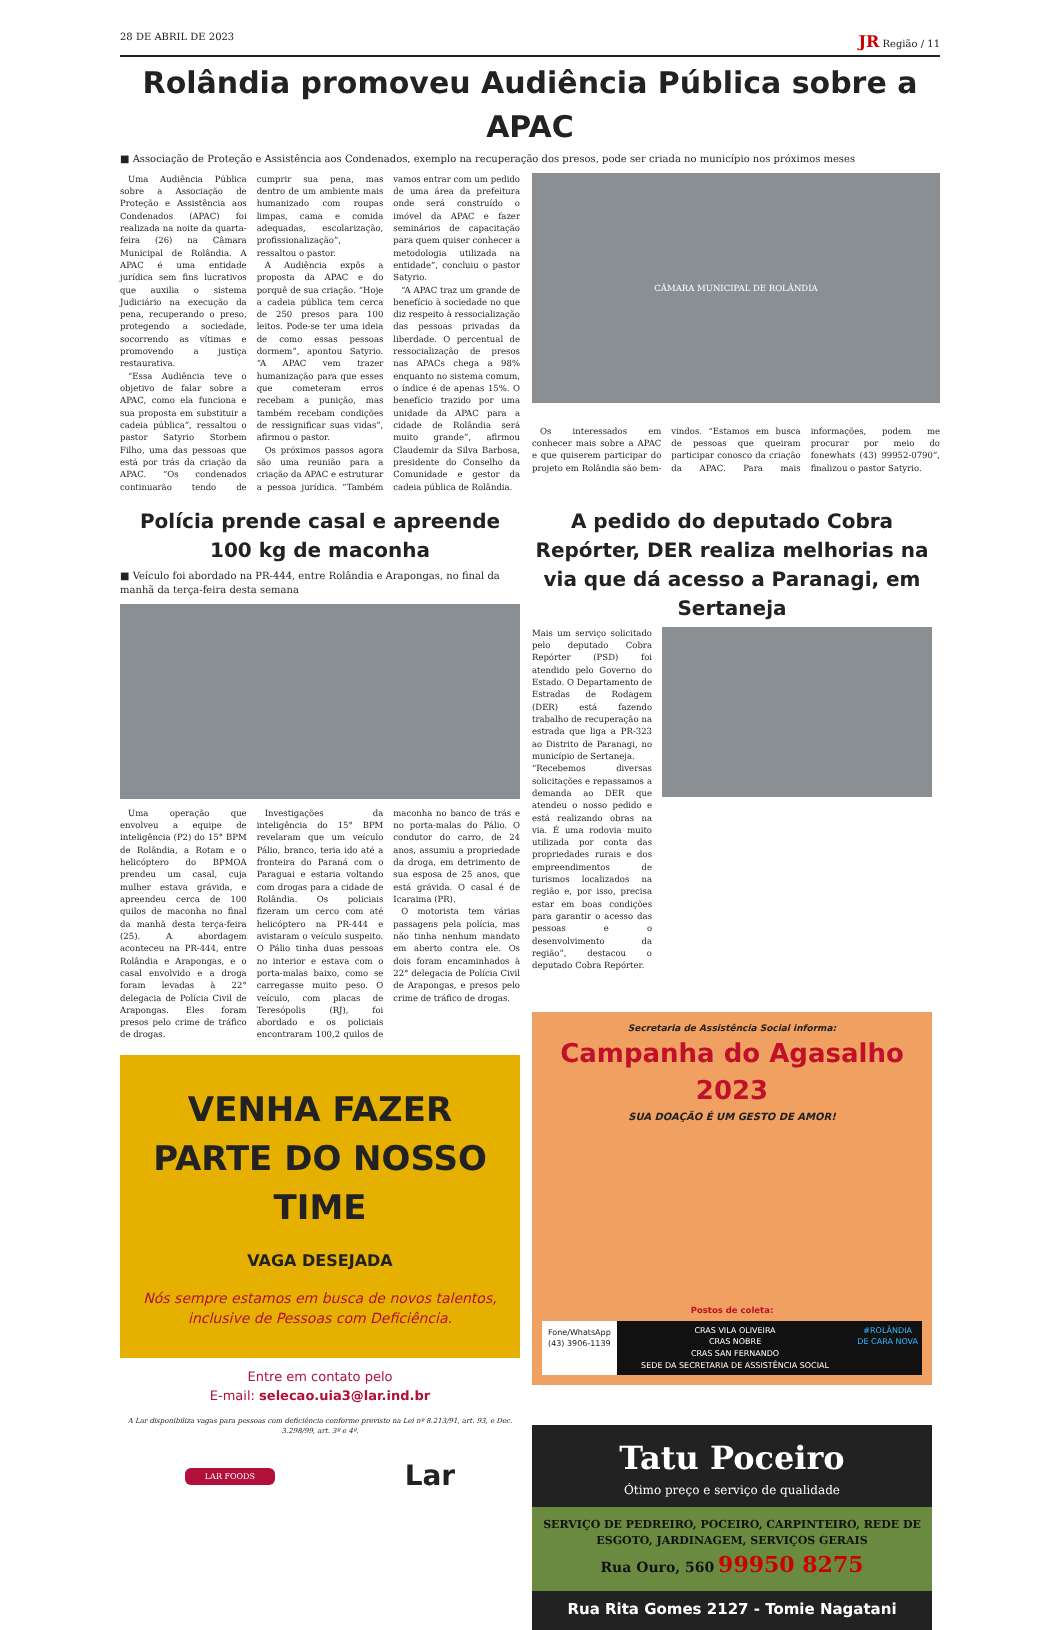28 DE ABRIL DE 2023 JR Região / 11
Rolândia promoveu Audiência Pública sobre a APAC
■ Associação de Proteção e Assistência aos Condenados, exemplo na recuperação dos presos, pode ser criada no município nos próximos meses
Uma Audiência Pública sobre a Associação de Proteção e Assistência aos Condenados (APAC) foi realizada na noite da quarta-feira (26) na Câmara Municipal de Rolândia. A APAC é uma entidade jurídica sem fins lucrativos que auxilia o sistema Judiciário na execução da pena, recuperando o preso, protegendo a sociedade, socorrendo as vítimas e promovendo a justiça restaurativa.
“Essa Audiência teve o objetivo de falar sobre a APAC, como ela funciona e sua proposta em substituir a cadeia pública”, ressaltou o pastor Satyrio Storbem Filho, uma das pessoas que está por trás da criação da APAC. “Os condenados continuarão tendo de cumprir sua pena, mas dentro de um ambiente mais humanizado com roupas limpas, cama e comida adequadas, escolarização, profissionalização”, ressaltou o pastor.
A Audiência expôs a proposta da APAC e do porquê de sua criação. “Hoje a cadeia pública tem cerca de 250 presos para 100 leitos. Pode-se ter uma ideia de como essas pessoas dormem”, apontou Satyrio. “A APAC vem trazer humanização para que esses que cometeram erros recebam a punição, mas também recebam condições de ressignificar suas vidas”, afirmou o pastor.
Os próximos passos agora são uma reunião para a criação da APAC e estruturar a pessoa jurídica. “Também vamos entrar com um pedido de uma área da prefeitura onde será construído o imóvel da APAC e fazer seminários de capacitação para quem quiser conhecer a metodologia utilizada na entidade”, concluiu o pastor Satyrio.
“A APAC traz um grande de benefício à sociedade no que diz respeito à ressocialização das pessoas privadas da liberdade. O percentual de ressocialização de presos nas APACs chega a 98% enquanto no sistema comum, o índice é de apenas 15%. O benefício trazido por uma unidade da APAC para a cidade de Rolândia será muito grande”, afirmou Claudemir da Silva Barbosa, presidente do Conselho da Comunidade e gestor da cadeia pública de Rolândia.
CÂMARA MUNICIPAL DE ROLÂNDIA
Os interessados em conhecer mais sobre a APAC e que quiserem participar do projeto em Rolândia são bem-vindos. “Estamos em busca de pessoas que queiram participar conosco da criação da APAC. Para mais informações, podem me procurar por meio do fonewhats (43) 99952-0790”, finalizou o pastor Satyrio.
Polícia prende casal e apreende 100 kg de maconha
■ Veículo foi abordado na PR-444, entre Rolândia e Arapongas, no final da manhã da terça-feira desta semana
Uma operação que envolveu a equipe de inteligência (P2) do 15° BPM de Rolândia, a Rotam e o helicóptero do BPMOA prendeu um casal, cuja mulher estava grávida, e apreendeu cerca de 100 quilos de maconha no final da manhã desta terça-feira (25). A abordagem aconteceu na PR-444, entre Rolândia e Arapongas, e o casal envolvido e a droga foram levadas à 22° delegacia de Polícia Civil de Arapongas. Eles foram presos pelo crime de tráfico de drogas.
Investigações da inteligência do 15° BPM revelaram que um veículo Pálio, branco, teria ido até a fronteira do Paraná com o Paraguai e estaria voltando com drogas para a cidade de Rolândia. Os policiais fizeram um cerco com até helicóptero na PR-444 e avistaram o veículo suspeito. O Pálio tinha duas pessoas no interior e estava com o porta-malas baixo, como se carregasse muito peso. O veículo, com placas de Teresópolis (RJ), foi abordado e os policiais encontraram 100,2 quilos de maconha no banco de trás e no porta-malas do Pálio. O condutor do carro, de 24 anos, assumiu a propriedade da droga, em detrimento de sua esposa de 25 anos, que está grávida. O casal é de Icaraima (PR).
O motorista tem várias passagens pela polícia, mas não tinha nenhum mandato em aberto contra ele. Os dois foram encaminhados à 22° delegacia de Polícia Civil de Arapongas, e presos pelo crime de tráfico de drogas.
VENHA FAZER PARTE DO NOSSO TIME
VAGA DESEJADA
Nós sempre estamos em busca de novos talentos, inclusive de Pessoas com Deficiência.
Entre em contato pelo
E-mail: selecao.uia3@lar.ind.br
A Lar disponibiliza vagas para pessoas com deficiência conforme previsto na Lei nº 8.213/91, art. 93, e Dec. 3.298/99, art. 3º e 4º.
LAR FOODS Lar
A pedido do deputado Cobra Repórter, DER realiza melhorias na via que dá acesso a Paranagi, em Sertaneja
Mais um serviço solicitado pelo deputado Cobra Repórter (PSD) foi atendido pelo Governo do Estado. O Departamento de Estradas de Rodagem (DER) está fazendo trabalho de recuperação na estrada que liga a PR-323 ao Distrito de Paranagi, no município de Sertaneja.
“Recebemos diversas solicitações e repassamos a demanda ao DER que atendeu o nosso pedido e está realizando obras na via. É uma rodovia muito utilizada por conta das propriedades rurais e dos empreendimentos de turismos localizados na região e, por isso, precisa estar em boas condições para garantir o acesso das pessoas e o desenvolvimento da região”, destacou o deputado Cobra Repórter.
Secretaria de Assistência Social informa:
Campanha do Agasalho 2023
SUA DOAÇÃO É UM GESTO DE AMOR!
Postos de coleta:
Fone/WhatsApp
(43) 3906-1139
CRAS VILA OLIVEIRA
CRAS NOBRE
CRAS SAN FERNANDO
SEDE DA SECRETARIA DE ASSISTÊNCIA SOCIAL
#ROLÂNDIA
DE CARA NOVA
Tatu Poceiro
Ótimo preço e serviço de qualidade
SERVIÇO DE PEDREIRO, POCEIRO, CARPINTEIRO, REDE DE ESGOTO, JARDINAGEM, SERVIÇOS GERAIS
Rua Ouro, 560 99950 8275
Rua Rita Gomes 2127 - Tomie Nagatani